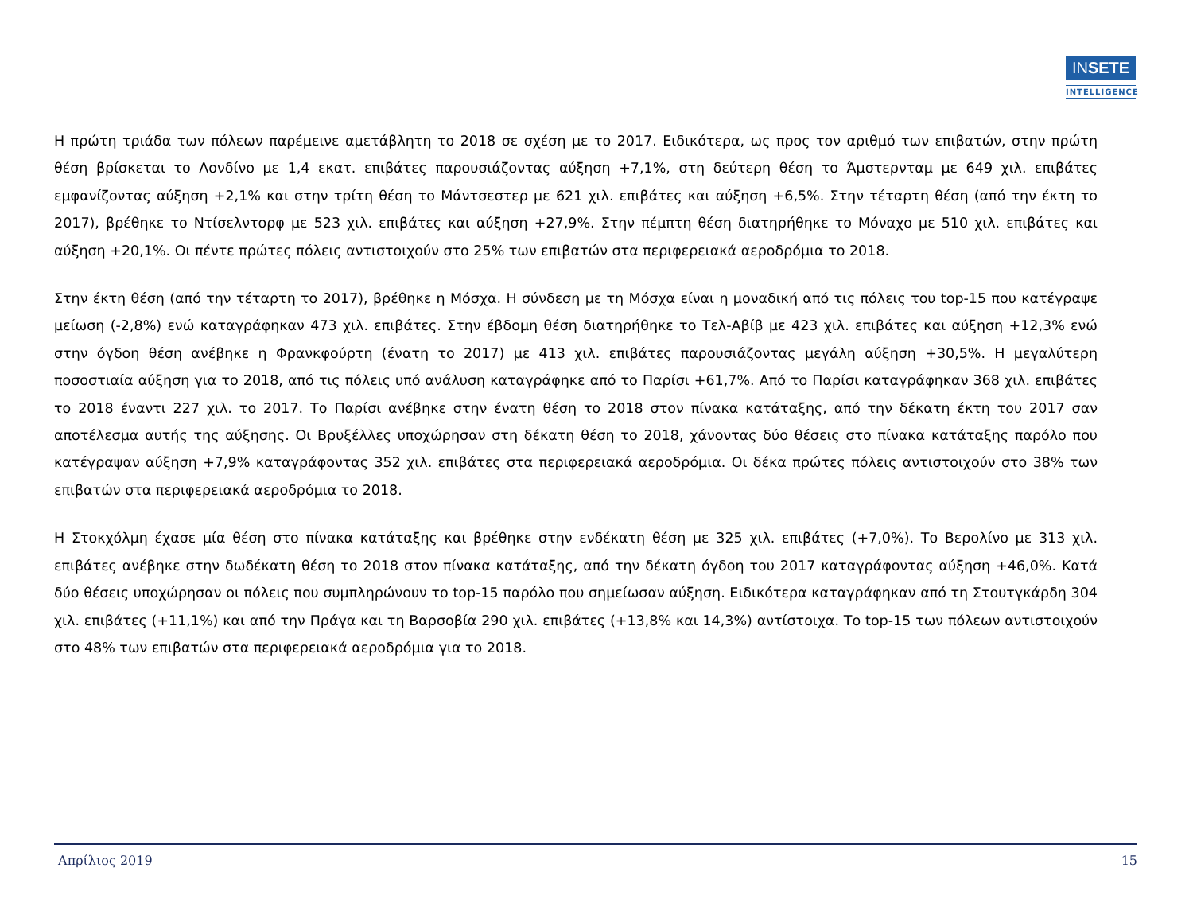INSETE
INTELLIGENCE
Η πρώτη τριάδα των πόλεων παρέμεινε αμετάβλητη το 2018 σε σχέση με το 2017. Ειδικότερα, ως προς τον αριθμό των επιβατών, στην πρώτη θέση βρίσκεται το Λονδίνο με 1,4 εκατ. επιβάτες παρουσιάζοντας αύξηση +7,1%, στη δεύτερη θέση το Άμστερνταμ με 649 χιλ. επιβάτες εμφανίζοντας αύξηση +2,1% και στην τρίτη θέση το Μάντσεστερ με 621 χιλ. επιβάτες και αύξηση +6,5%. Στην τέταρτη θέση (από την έκτη το 2017), βρέθηκε το Ντίσελντορφ με 523 χιλ. επιβάτες και αύξηση +27,9%. Στην πέμπτη θέση διατηρήθηκε το Μόναχο με 510 χιλ. επιβάτες και αύξηση +20,1%. Οι πέντε πρώτες πόλεις αντιστοιχούν στο 25% των επιβατών στα περιφερειακά αεροδρόμια το 2018.
Στην έκτη θέση (από την τέταρτη το 2017), βρέθηκε η Μόσχα. Η σύνδεση με τη Μόσχα είναι η μοναδική από τις πόλεις του top-15 που κατέγραψε μείωση (-2,8%) ενώ καταγράφηκαν 473 χιλ. επιβάτες. Στην έβδομη θέση διατηρήθηκε το Τελ-Αβίβ με 423 χιλ. επιβάτες και αύξηση +12,3% ενώ στην όγδοη θέση ανέβηκε η Φρανκφούρτη (ένατη το 2017) με 413 χιλ. επιβάτες παρουσιάζοντας μεγάλη αύξηση +30,5%. Η μεγαλύτερη ποσοστιαία αύξηση για το 2018, από τις πόλεις υπό ανάλυση καταγράφηκε από το Παρίσι +61,7%. Από το Παρίσι καταγράφηκαν 368 χιλ. επιβάτες το 2018 έναντι 227 χιλ. το 2017. Το Παρίσι ανέβηκε στην ένατη θέση το 2018 στον πίνακα κατάταξης, από την δέκατη έκτη του 2017 σαν αποτέλεσμα αυτής της αύξησης. Οι Βρυξέλλες υποχώρησαν στη δέκατη θέση το 2018, χάνοντας δύο θέσεις στο πίνακα κατάταξης παρόλο που κατέγραψαν αύξηση +7,9% καταγράφοντας 352 χιλ. επιβάτες στα περιφερειακά αεροδρόμια. Οι δέκα πρώτες πόλεις αντιστοιχούν στο 38% των επιβατών στα περιφερειακά αεροδρόμια το 2018.
Η Στοκχόλμη έχασε μία θέση στο πίνακα κατάταξης και βρέθηκε στην ενδέκατη θέση με 325 χιλ. επιβάτες (+7,0%). Το Βερολίνο με 313 χιλ. επιβάτες ανέβηκε στην δωδέκατη θέση το 2018 στον πίνακα κατάταξης, από την δέκατη όγδοη του 2017 καταγράφοντας αύξηση +46,0%. Κατά δύο θέσεις υποχώρησαν οι πόλεις που συμπληρώνουν το top-15 παρόλο που σημείωσαν αύξηση. Ειδικότερα καταγράφηκαν από τη Στουτγκάρδη 304 χιλ. επιβάτες (+11,1%) και από την Πράγα και τη Βαρσοβία 290 χιλ. επιβάτες (+13,8% και 14,3%) αντίστοιχα. Το top-15 των πόλεων αντιστοιχούν στο 48% των επιβατών στα περιφερειακά αεροδρόμια για το 2018.
Απρίλιος 2019 15